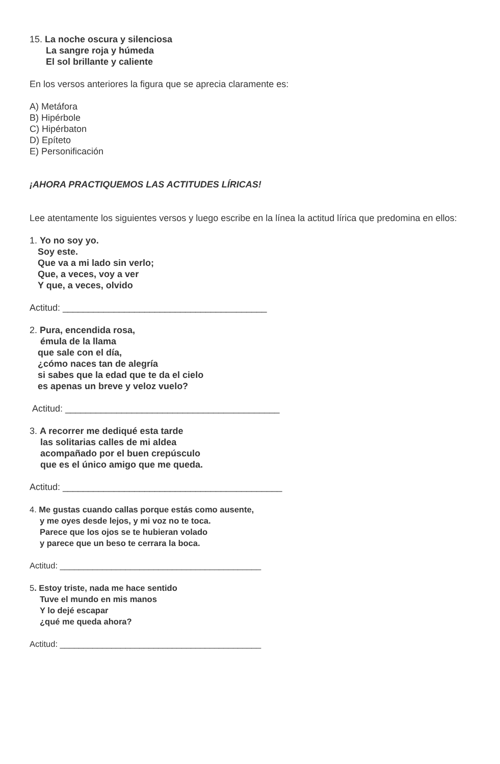15. La noche oscura y silenciosa
La sangre roja y húmeda
El sol brillante y caliente
En los versos anteriores la figura que se aprecia claramente es:
A) Metáfora
B) Hipérbole
C) Hipérbaton
D) Epíteto
E) Personificación
¡AHORA PRACTIQUEMOS LAS ACTITUDES LÍRICAS!
Lee atentamente los siguientes versos y luego escribe en la línea la actitud lírica que predomina en ellos:
1. Yo no soy yo.
Soy este.
Que va a mi lado sin verlo;
Que, a veces, voy a ver
Y que, a veces, olvido
Actitud: ________________________________________
2. Pura, encendida rosa,
émula de la llama
que sale con el día,
¿cómo naces tan de alegría
si sabes que la edad que te da el cielo
es apenas un breve y veloz vuelo?
Actitud: __________________________________________
3. A recorrer me dediqué esta tarde
las solitarias calles de mi aldea
acompañado por el buen crepúsculo
que es el único amigo que me queda.
Actitud: ___________________________________________
4. Me gustas cuando callas porque estás como ausente,
y me oyes desde lejos, y mi voz no te toca.
Parece que los ojos se te hubieran volado
y parece que un beso te cerrara la boca.
Actitud: ___________________________________________
5. Estoy triste, nada me hace sentido
Tuve el mundo en mis manos
Y lo dejé escapar
¿qué me queda ahora?
Actitud: ___________________________________________